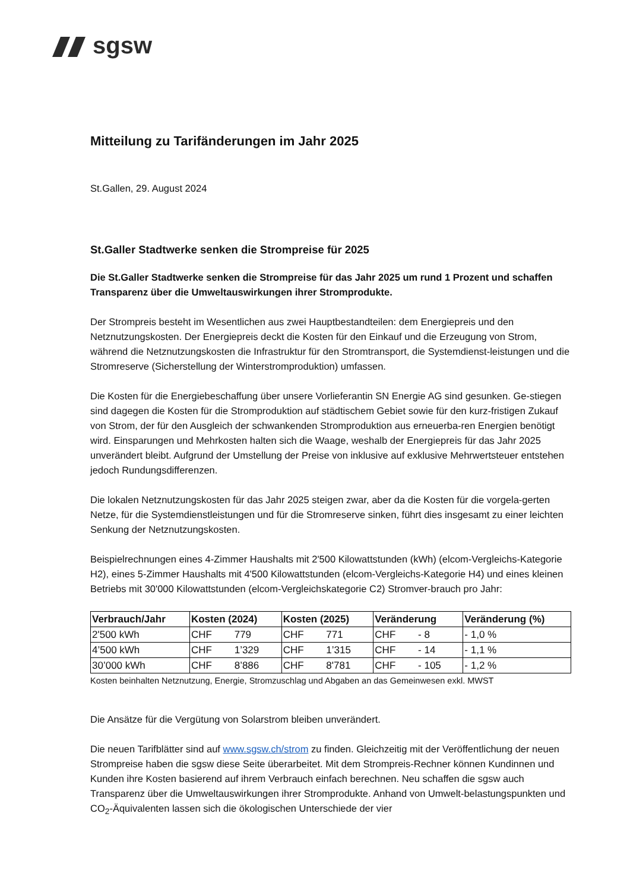sgsw
Mitteilung zu Tarifänderungen im Jahr 2025
St.Gallen, 29. August 2024
St.Galler Stadtwerke senken die Strompreise für 2025
Die St.Galler Stadtwerke senken die Strompreise für das Jahr 2025 um rund 1 Prozent und schaffen Transparenz über die Umweltauswirkungen ihrer Stromprodukte.
Der Strompreis besteht im Wesentlichen aus zwei Hauptbestandteilen: dem Energiepreis und den Netznutzungskosten. Der Energiepreis deckt die Kosten für den Einkauf und die Erzeugung von Strom, während die Netznutzungskosten die Infrastruktur für den Stromtransport, die Systemdienst-leistungen und die Stromreserve (Sicherstellung der Winterstromproduktion) umfassen.
Die Kosten für die Energiebeschaffung über unsere Vorlieferantin SN Energie AG sind gesunken. Ge-stiegen sind dagegen die Kosten für die Stromproduktion auf städtischem Gebiet sowie für den kurz-fristigen Zukauf von Strom, der für den Ausgleich der schwankenden Stromproduktion aus erneuerba-ren Energien benötigt wird. Einsparungen und Mehrkosten halten sich die Waage, weshalb der Energiepreis für das Jahr 2025 unverändert bleibt. Aufgrund der Umstellung der Preise von inklusive auf exklusive Mehrwertsteuer entstehen jedoch Rundungsdifferenzen.
Die lokalen Netznutzungskosten für das Jahr 2025 steigen zwar, aber da die Kosten für die vorgela-gerten Netze, für die Systemdienstleistungen und für die Stromreserve sinken, führt dies insgesamt zu einer leichten Senkung der Netznutzungskosten.
Beispielrechnungen eines 4-Zimmer Haushalts mit 2'500 Kilowattstunden (kWh) (elcom-Vergleichs-Kategorie H2), eines 5-Zimmer Haushalts mit 4'500 Kilowattstunden (elcom-Vergleichs-Kategorie H4) und eines kleinen Betriebs mit 30'000 Kilowattstunden (elcom-Vergleichskategorie C2) Stromver-brauch pro Jahr:
| Verbrauch/Jahr | Kosten (2024) | Kosten (2025) | Veränderung | Veränderung (%) |
| --- | --- | --- | --- | --- |
| 2'500 kWh | CHF 779 | CHF 771 | CHF - 8 | - 1,0 % |
| 4’500 kWh | CHF 1’329 | CHF 1’315 | CHF - 14 | - 1,1 % |
| 30’000 kWh | CHF 8’886 | CHF 8'781 | CHF - 105 | - 1,2 % |
Kosten beinhalten Netznutzung, Energie, Stromzuschlag und Abgaben an das Gemeinwesen exkl. MWST
Die Ansätze für die Vergütung von Solarstrom bleiben unverändert.
Die neuen Tarifblätter sind auf www.sgsw.ch/strom zu finden. Gleichzeitig mit der Veröffentlichung der neuen Strompreise haben die sgsw diese Seite überarbeitet. Mit dem Strompreis-Rechner können Kundinnen und Kunden ihre Kosten basierend auf ihrem Verbrauch einfach berechnen. Neu schaffen die sgsw auch Transparenz über die Umweltauswirkungen ihrer Stromprodukte. Anhand von Umwelt-belastungspunkten und CO<sub>2</sub>-Äquivalenten lassen sich die ökologischen Unterschiede der vier